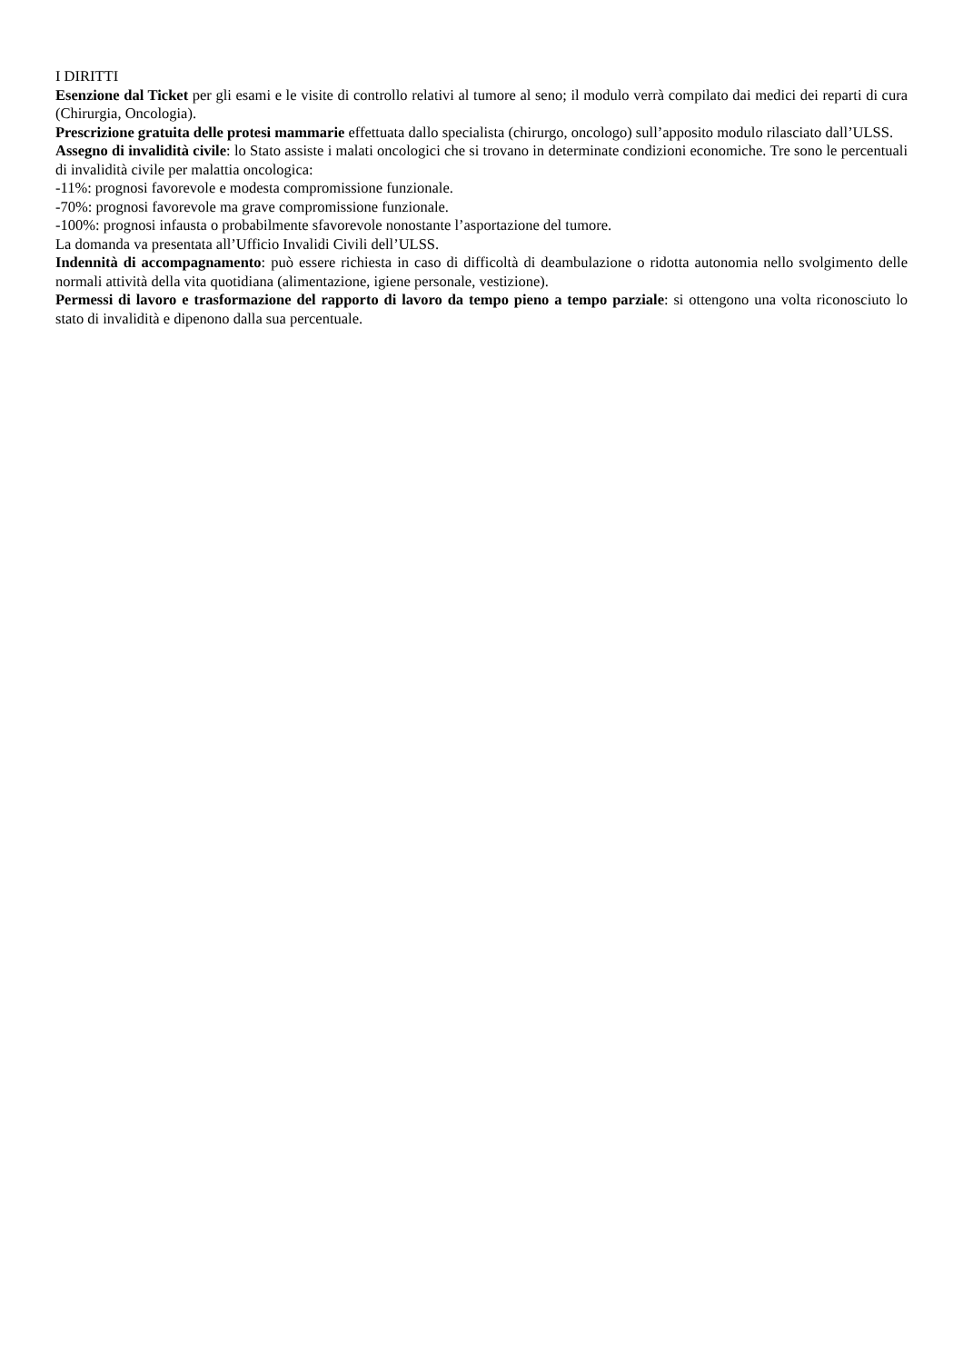I DIRITTI
Esenzione dal Ticket per gli esami e le visite di controllo relativi al tumore al seno; il modulo verrà compilato dai medici dei reparti di cura (Chirurgia, Oncologia).
Prescrizione gratuita delle protesi mammarie effettuata dallo specialista (chirurgo, oncologo) sull’apposito modulo rilasciato dall’ULSS.
Assegno di invalidità civile: lo Stato assiste i malati oncologici che si trovano in determinate condizioni economiche. Tre sono le percentuali di invalidità civile per malattia oncologica:
-11%: prognosi favorevole e modesta compromissione funzionale.
-70%: prognosi favorevole ma grave compromissione funzionale.
-100%: prognosi infausta o probabilmente sfavorevole nonostante l’asportazione del tumore.
La domanda va presentata all’Ufficio Invalidi Civili dell’ULSS.
Indennità di accompagnamento: può essere richiesta in caso di difficoltà di deambulazione o ridotta autonomia nello svolgimento delle normali attività della vita quotidiana (alimentazione, igiene personale, vestizione).
Permessi di lavoro e trasformazione del rapporto di lavoro da tempo pieno a tempo parziale: si ottengono una volta riconosciuto lo stato di invalidità e dipenono dalla sua percentuale.